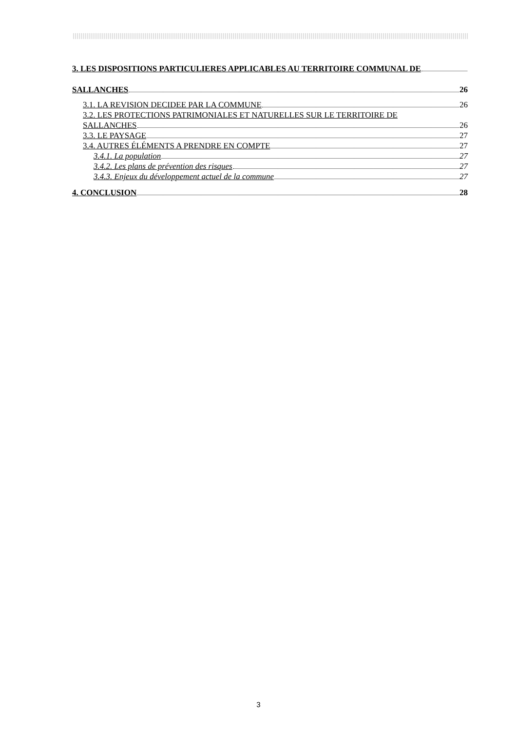3. LES DISPOSITIONS PARTICULIERES APPLICABLES AU TERRITOIRE COMMUNAL DE
SALLANCHES 26
3.1. LA REVISION DECIDEE PAR LA COMMUNE 26
3.2. LES PROTECTIONS PATRIMONIALES ET NATURELLES SUR LE TERRITOIRE DE
SALLANCHES 26
3.3. LE PAYSAGE 27
3.4. AUTRES ÉLÉMENTS A PRENDRE EN COMPTE 27
3.4.1. La population 27
3.4.2. Les plans de prévention des risques 27
3.4.3. Enjeux du développement actuel de la commune 27
4. CONCLUSION 28
3